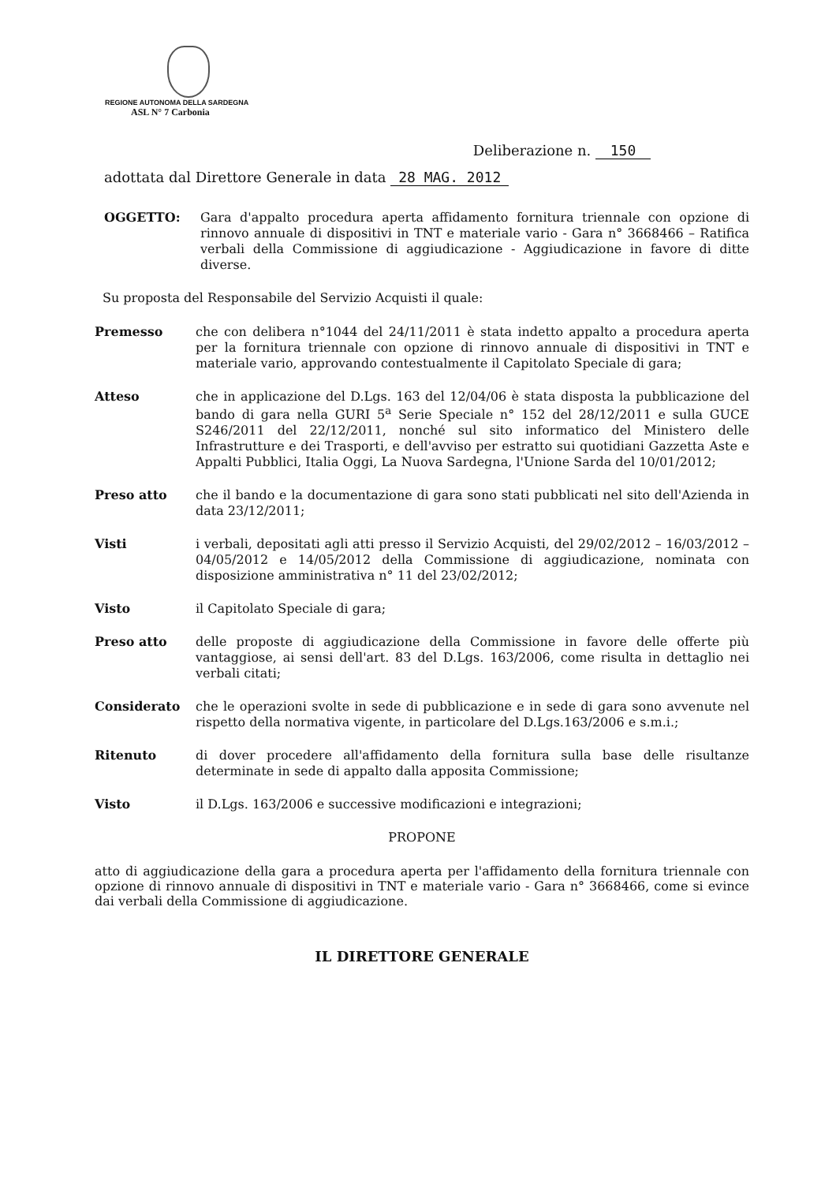REGIONE AUTONOMA DELLA SARDEGNA
ASL N° 7 Carbonia
Deliberazione n. 150
adottata dal Direttore Generale in data 28 MAG. 2012
OGGETTO: Gara d'appalto procedura aperta affidamento fornitura triennale con opzione di rinnovo annuale di dispositivi in TNT e materiale vario - Gara n° 3668466 – Ratifica verbali della Commissione di aggiudicazione - Aggiudicazione in favore di ditte diverse.
Su proposta del Responsabile del Servizio Acquisti il quale:
Premesso che con delibera n°1044 del 24/11/2011 è stata indetto appalto a procedura aperta per la fornitura triennale con opzione di rinnovo annuale di dispositivi in TNT e materiale vario, approvando contestualmente il Capitolato Speciale di gara;
Atteso che in applicazione del D.Lgs. 163 del 12/04/06 è stata disposta la pubblicazione del bando di gara nella GURI 5<sup>a</sup> Serie Speciale n° 152 del 28/12/2011 e sulla GUCE S246/2011 del 22/12/2011, nonché sul sito informatico del Ministero delle Infrastrutture e dei Trasporti, e dell'avviso per estratto sui quotidiani Gazzetta Aste e Appalti Pubblici, Italia Oggi, La Nuova Sardegna, l'Unione Sarda del 10/01/2012;
Preso atto che il bando e la documentazione di gara sono stati pubblicati nel sito dell'Azienda in data 23/12/2011;
Visti i verbali, depositati agli atti presso il Servizio Acquisti, del 29/02/2012 – 16/03/2012 – 04/05/2012 e 14/05/2012 della Commissione di aggiudicazione, nominata con disposizione amministrativa n° 11 del 23/02/2012;
Visto il Capitolato Speciale di gara;
Preso atto delle proposte di aggiudicazione della Commissione in favore delle offerte più vantaggiose, ai sensi dell'art. 83 del D.Lgs. 163/2006, come risulta in dettaglio nei verbali citati;
Considerato che le operazioni svolte in sede di pubblicazione e in sede di gara sono avvenute nel rispetto della normativa vigente, in particolare del D.Lgs.163/2006 e s.m.i.;
Ritenuto di dover procedere all'affidamento della fornitura sulla base delle risultanze determinate in sede di appalto dalla apposita Commissione;
Visto il D.Lgs. 163/2006 e successive modificazioni e integrazioni;
PROPONE
atto di aggiudicazione della gara a procedura aperta per l'affidamento della fornitura triennale con opzione di rinnovo annuale di dispositivi in TNT e materiale vario - Gara n° 3668466, come si evince dai verbali della Commissione di aggiudicazione.
IL DIRETTORE GENERALE